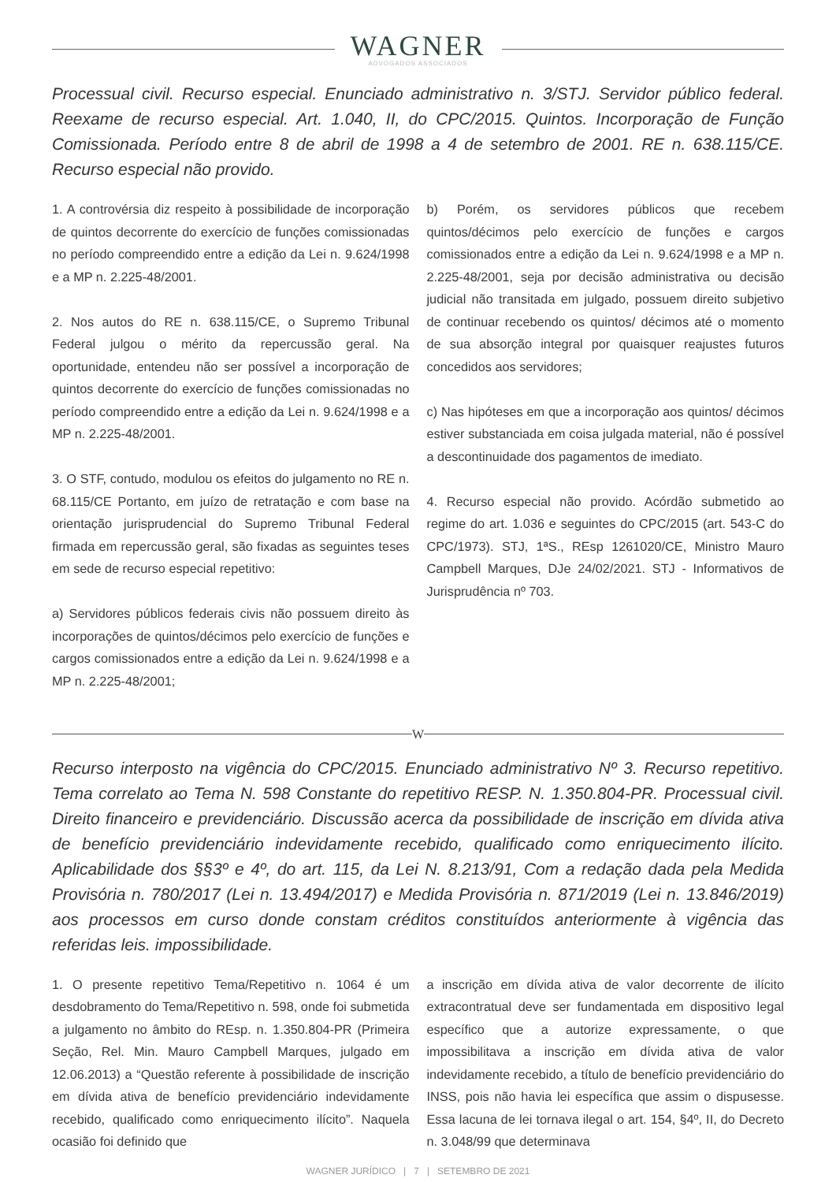WAGNER
ADVOGADOS ASSOCIADOS
Processual civil. Recurso especial. Enunciado administrativo n. 3/STJ. Servidor público federal. Reexame de recurso especial. Art. 1.040, II, do CPC/2015. Quintos. Incorporação de Função Comissionada. Período entre 8 de abril de 1998 a 4 de setembro de 2001. RE n. 638.115/CE. Recurso especial não provido.
1. A controvérsia diz respeito à possibilidade de incorporação de quintos decorrente do exercício de funções comissionadas no período compreendido entre a edição da Lei n. 9.624/1998 e a MP n. 2.225-48/2001.
2. Nos autos do RE n. 638.115/CE, o Supremo Tribunal Federal julgou o mérito da repercussão geral. Na oportunidade, entendeu não ser possível a incorporação de quintos decorrente do exercício de funções comissionadas no período compreendido entre a edição da Lei n. 9.624/1998 e a MP n. 2.225-48/2001.
3. O STF, contudo, modulou os efeitos do julgamento no RE n. 68.115/CE Portanto, em juízo de retratação e com base na orientação jurisprudencial do Supremo Tribunal Federal firmada em repercussão geral, são fixadas as seguintes teses em sede de recurso especial repetitivo:
a) Servidores públicos federais civis não possuem direito às incorporações de quintos/décimos pelo exercício de funções e cargos comissionados entre a edição da Lei n. 9.624/1998 e a MP n. 2.225-48/2001;
b) Porém, os servidores públicos que recebem quintos/décimos pelo exercício de funções e cargos comissionados entre a edição da Lei n. 9.624/1998 e a MP n. 2.225-48/2001, seja por decisão administrativa ou decisão judicial não transitada em julgado, possuem direito subjetivo de continuar recebendo os quintos/ décimos até o momento de sua absorção integral por quaisquer reajustes futuros concedidos aos servidores;
c) Nas hipóteses em que a incorporação aos quintos/ décimos estiver substanciada em coisa julgada material, não é possível a descontinuidade dos pagamentos de imediato.
4. Recurso especial não provido. Acórdão submetido ao regime do art. 1.036 e seguintes do CPC/2015 (art. 543-C do CPC/1973). STJ, 1ªS., REsp 1261020/CE, Ministro Mauro Campbell Marques, DJe 24/02/2021. STJ - Informativos de Jurisprudência nº 703.
W
Recurso interposto na vigência do CPC/2015. Enunciado administrativo Nº 3. Recurso repetitivo. Tema correlato ao Tema N. 598 Constante do repetitivo RESP. N. 1.350.804-PR. Processual civil. Direito financeiro e previdenciário. Discussão acerca da possibilidade de inscrição em dívida ativa de benefício previdenciário indevidamente recebido, qualificado como enriquecimento ilícito. Aplicabilidade dos §§3º e 4º, do art. 115, da Lei N. 8.213/91, Com a redação dada pela Medida Provisória n. 780/2017 (Lei n. 13.494/2017) e Medida Provisória n. 871/2019 (Lei n. 13.846/2019) aos processos em curso donde constam créditos constituídos anteriormente à vigência das referidas leis. impossibilidade.
1. O presente repetitivo Tema/Repetitivo n. 1064 é um desdobramento do Tema/Repetitivo n. 598, onde foi submetida a julgamento no âmbito do REsp. n. 1.350.804-PR (Primeira Seção, Rel. Min. Mauro Campbell Marques, julgado em 12.06.2013) a “Questão referente à possibilidade de inscrição em dívida ativa de benefício previdenciário indevidamente recebido, qualificado como enriquecimento ilícito”. Naquela ocasião foi definido que
a inscrição em dívida ativa de valor decorrente de ilícito extracontratual deve ser fundamentada em dispositivo legal específico que a autorize expressamente, o que impossibilitava a inscrição em dívida ativa de valor indevidamente recebido, a título de benefício previdenciário do INSS, pois não havia lei específica que assim o dispusesse. Essa lacuna de lei tornava ilegal o art. 154, §4º, II, do Decreto n. 3.048/99 que determinava
WAGNER JURÍDICO | 7 | SETEMBRO DE 2021